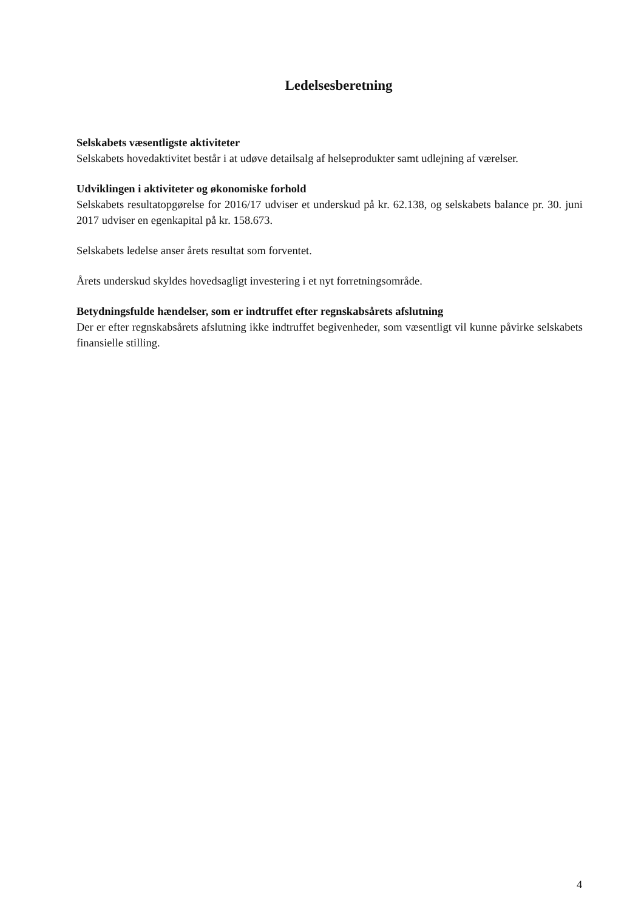Ledelsesberetning
Selskabets væsentligste aktiviteter
Selskabets hovedaktivitet består i at udøve detailsalg af helseprodukter samt udlejning af værelser.
Udviklingen i aktiviteter og økonomiske forhold
Selskabets resultatopgørelse for 2016/17 udviser et underskud på kr. 62.138, og selskabets balance pr. 30. juni 2017 udviser en egenkapital på kr. 158.673.
Selskabets ledelse anser årets resultat som forventet.
Årets underskud skyldes hovedsagligt investering i et nyt forretningsområde.
Betydningsfulde hændelser, som er indtruffet efter regnskabsårets afslutning
Der er efter regnskabsårets afslutning ikke indtruffet begivenheder, som væsentligt vil kunne påvirke selskabets finansielle stilling.
4